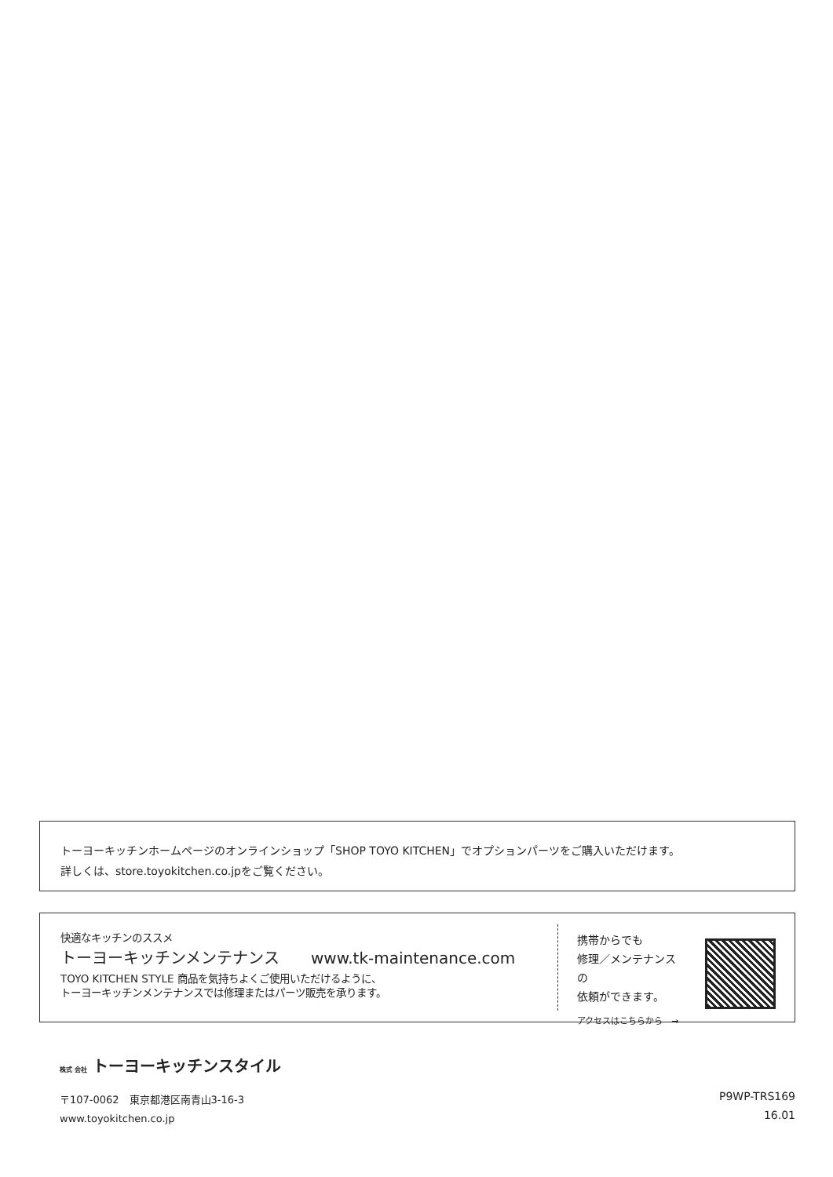トーヨーキッチンホームページのオンラインショップ「SHOP TOYO KITCHEN」でオプションパーツをご購入いただけます。
詳しくは、store.toyokitchen.co.jpをご覧ください。
快適なキッチンのススメ
トーヨーキッチンメンテナンス　　www.tk-maintenance.com
TOYO KITCHEN STYLE 商品を気持ちよくご使用いただけるように、
トーヨーキッチンメンテナンスでは修理またはパーツ販売を承ります。
携帯からでも
修理／メンテナンスの
依頼ができます。
アクセスはこちらから　→
株式 会社 トーヨーキッチンスタイル
〒107-0062　東京都港区南青山3-16-3
www.toyokitchen.co.jp
P9WP-TRS169
16.01